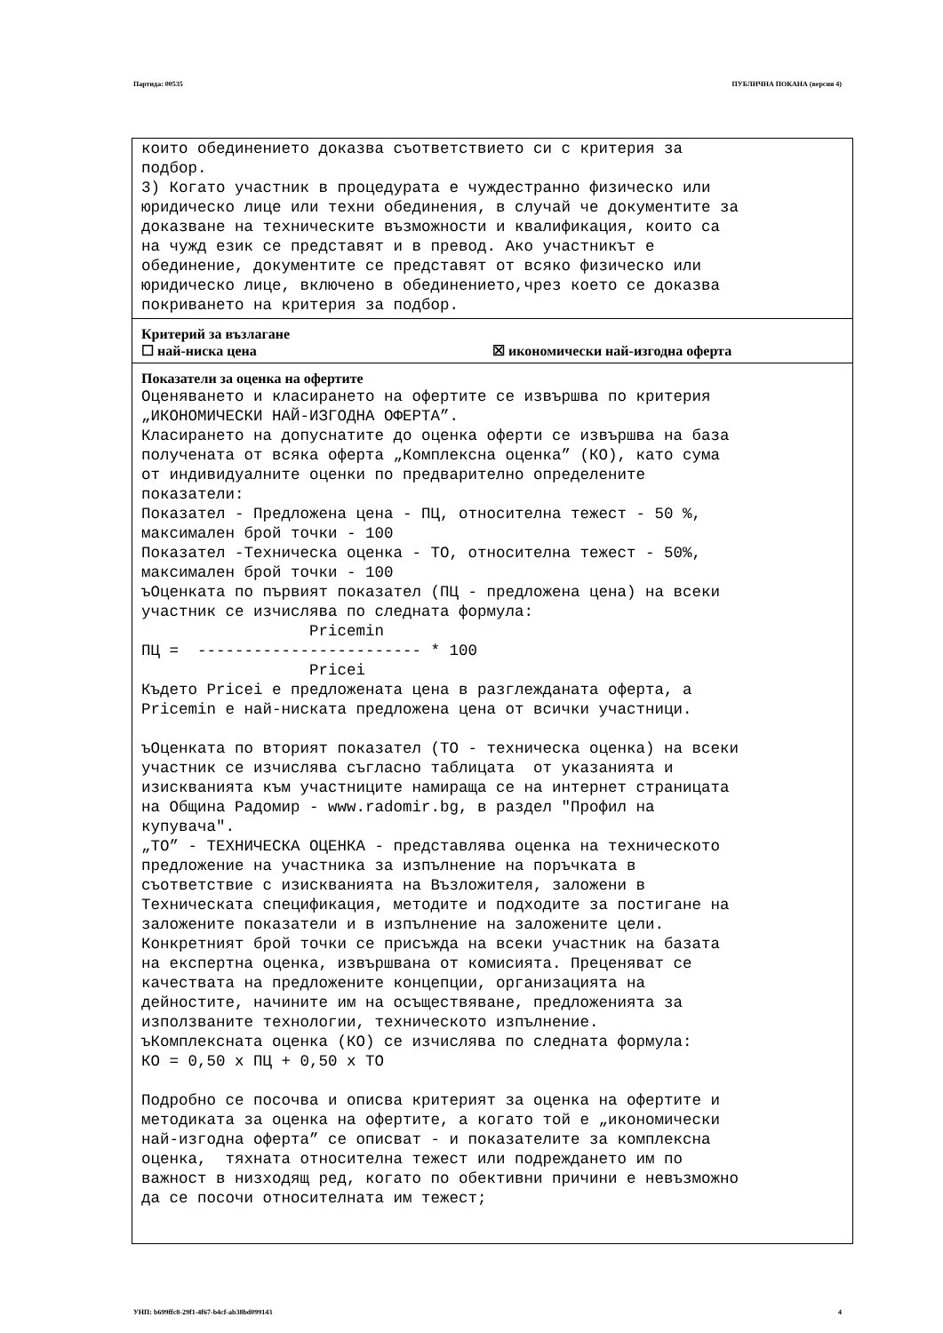Партида: 00535 ПУБЛИЧНА ПОКАНА (версия 4)
които обединението доказва съответствието си с критерия за
подбор.
3) Когато участник в процедурата е чуждестранно физическо или
юридическо лице или техни обединения, в случай че документите за
доказване на техническите възможности и квалификация, които са
на чужд език се представят и в превод. Ако участникът е
обединение, документите се представят от всяко физическо или
юридическо лице, включено в обединението,чрез което се доказва
покриването на критерия за подбор.
Критерий за възлагане
☐ най-ниска цена ☒ икономически най-изгодна оферта
Показатели за оценка на офертите
Оценяването и класирането на офертите се извършва по критерия
„ИКОНОМИЧЕСКИ НАЙ-ИЗГОДНА ОФЕРТА”.
Класирането на допуснатите до оценка оферти се извършва на база
получената от всяка оферта „Комплексна оценка” (КО), като сума
от индивидуалните оценки по предварително определените
показатели:
Показател - Предложена цена - ПЦ, относителна тежест - 50 %,
максимален брой точки - 100
Показател -Техническа оценка - ТО, относителна тежест - 50%,
максимален брой точки - 100
ъОценката по първият показател (ПЦ - предложена цена) на всеки
участник се изчислява по следната формула:
                  Pricemin
ПЦ =  ------------------------ * 100
                  Pricei
Където Pricei е предложената цена в разглежданата оферта, а
Pricemin е най-ниската предложена цена от всички участници.

ъОценката по вторият показател (ТО - техническа оценка) на всеки
участник се изчислява съгласно таблицата  от указанията и
изискванията към участниците намираща се на интернет страницата
на Община Радомир - www.radomir.bg, в раздел "Профил на
купувача".
„ТО” - ТЕХНИЧЕСКА ОЦЕНКА - представлява оценка на техническото
предложение на участника за изпълнение на поръчката в
съответствие с изискванията на Възложителя, заложени в
Техническата спецификация, методите и подходите за постигане на
заложените показатели и в изпълнение на заложените цели.
Конкретният брой точки се присъжда на всеки участник на базата
на експертна оценка, извършвана от комисията. Преценяват се
качествата на предложените концепции, организацията на
дейностите, начините им на осъществяване, предложенията за
използваните технологии, техническото изпълнение.
ъКомплексната оценка (КО) се изчислява по следната формула:
КО = 0,50 х ПЦ + 0,50 х ТО

Подробно се посочва и описва критерият за оценка на офертите и
методиката за оценка на офертите, а когато той е „икономически
най-изгодна оферта” се описват - и показателите за комплексна
оценка,  тяхната относителна тежест или подреждането им по
важност в низходящ ред, когато по обективни причини е невъзможно
да се посочи относителната им тежест;
УНП: b699ffc8-29f1-4f67-b4cf-ab38bd099143 4